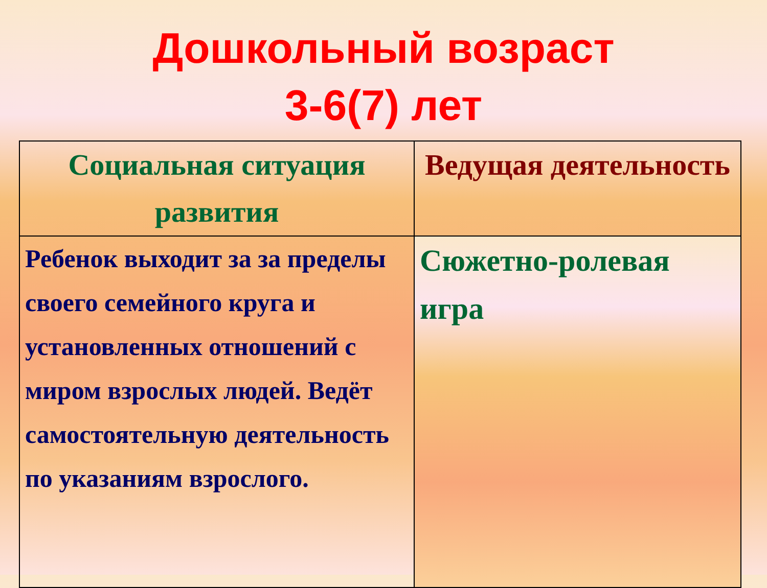Дошкольный возраст
3-6(7) лет
| Социальная ситуация развития | Ведущая деятельность |
| --- | --- |
| Ребенок выходит за за пределы своего семейного круга и установленных отношений с миром взрослых людей. Ведёт самостоятельную деятельность по указаниям взрослого. | Сюжетно-ролевая игра |